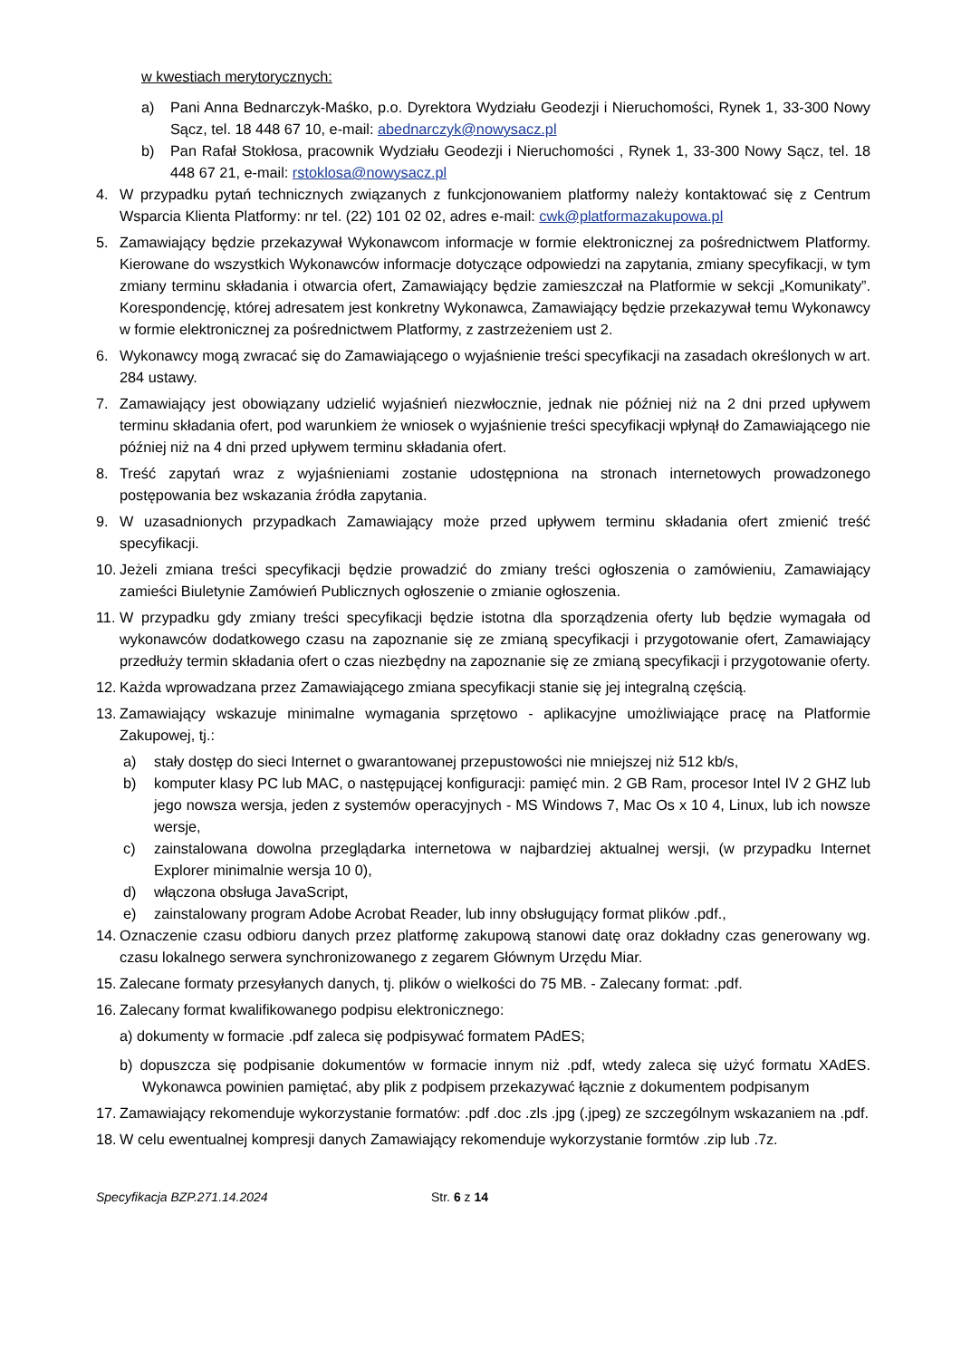w kwestiach merytorycznych:
a) Pani Anna Bednarczyk-Maśko, p.o. Dyrektora Wydziału Geodezji i Nieruchomości, Rynek 1, 33-300 Nowy Sącz, tel. 18 448 67 10, e-mail: abednarczyk@nowysacz.pl
b) Pan Rafał Stokłosa, pracownik Wydziału Geodezji i Nieruchomości , Rynek 1, 33-300 Nowy Sącz, tel. 18 448 67 21, e-mail: rstoklosa@nowysacz.pl
4. W przypadku pytań technicznych związanych z funkcjonowaniem platformy należy kontaktować się z Centrum Wsparcia Klienta Platformy: nr tel. (22) 101 02 02, adres e-mail: cwk@platformazakupowa.pl
5. Zamawiający będzie przekazywał Wykonawcom informacje w formie elektronicznej za pośrednictwem Platformy. Kierowane do wszystkich Wykonawców informacje dotyczące odpowiedzi na zapytania, zmiany specyfikacji, w tym zmiany terminu składania i otwarcia ofert, Zamawiający będzie zamieszczał na Platformie w sekcji „Komunikaty”. Korespondencję, której adresatem jest konkretny Wykonawca, Zamawiający będzie przekazywał temu Wykonawcy w formie elektronicznej za pośrednictwem Platformy, z zastrzeżeniem ust 2.
6. Wykonawcy mogą zwracać się do Zamawiającego o wyjaśnienie treści specyfikacji na zasadach określonych w art. 284 ustawy.
7. Zamawiający jest obowiązany udzielić wyjaśnień niezwłocznie, jednak nie później niż na 2 dni przed upływem terminu składania ofert, pod warunkiem że wniosek o wyjaśnienie treści specyfikacji wpłynął do Zamawiającego nie później niż na 4 dni przed upływem terminu składania ofert.
8. Treść zapytań wraz z wyjaśnieniami zostanie udostępniona na stronach internetowych prowadzonego postępowania bez wskazania źródła zapytania.
9. W uzasadnionych przypadkach Zamawiający może przed upływem terminu składania ofert zmienić treść specyfikacji.
10. Jeżeli zmiana treści specyfikacji będzie prowadzić do zmiany treści ogłoszenia o zamówieniu, Zamawiający zamieści Biuletynie Zamówień Publicznych ogłoszenie o zmianie ogłoszenia.
11. W przypadku gdy zmiany treści specyfikacji będzie istotna dla sporządzenia oferty lub będzie wymagała od wykonawców dodatkowego czasu na zapoznanie się ze zmianą specyfikacji i przygotowanie ofert, Zamawiający przedłuży termin składania ofert o czas niezbędny na zapoznanie się ze zmianą specyfikacji i przygotowanie oferty.
12. Każda wprowadzana przez Zamawiającego zmiana specyfikacji stanie się jej integralną częścią.
13. Zamawiający wskazuje minimalne wymagania sprzętowo - aplikacyjne umożliwiające pracę na Platformie Zakupowej, tj.:
a) stały dostęp do sieci Internet o gwarantowanej przepustowości nie mniejszej niż 512 kb/s,
b) komputer klasy PC lub MAC, o następującej konfiguracji: pamięć min. 2 GB Ram, procesor Intel IV 2 GHZ lub jego nowsza wersja, jeden z systemów operacyjnych - MS Windows 7, Mac Os x 10 4, Linux, lub ich nowsze wersje,
c) zainstalowana dowolna przeglądarka internetowa w najbardziej aktualnej wersji, (w przypadku Internet Explorer minimalnie wersja 10 0),
d) włączona obsługa JavaScript,
e) zainstalowany program Adobe Acrobat Reader, lub inny obsługujący format plików .pdf.,
14. Oznaczenie czasu odbioru danych przez platformę zakupową stanowi datę oraz dokładny czas generowany wg. czasu lokalnego serwera synchronizowanego z zegarem Głównym Urzędu Miar.
15. Zalecane formaty przesyłanych danych, tj. plików o wielkości do 75 MB. - Zalecany format: .pdf.
16. Zalecany format kwalifikowanego podpisu elektronicznego:
a) dokumenty w formacie .pdf zaleca się podpisywać formatem PAdES;
b) dopuszcza się podpisanie dokumentów w formacie innym niż .pdf, wtedy zaleca się użyć formatu XAdES. Wykonawca powinien pamiętać, aby plik z podpisem przekazywać łącznie z dokumentem podpisanym
17. Zamawiający rekomenduje wykorzystanie formatów: .pdf .doc .zls .jpg (.jpeg) ze szczególnym wskazaniem na .pdf.
18. W celu ewentualnej kompresji danych Zamawiający rekomenduje wykorzystanie formtów .zip lub .7z.
Specyfikacja BZP.271.14.2024 Str. 6 z 14